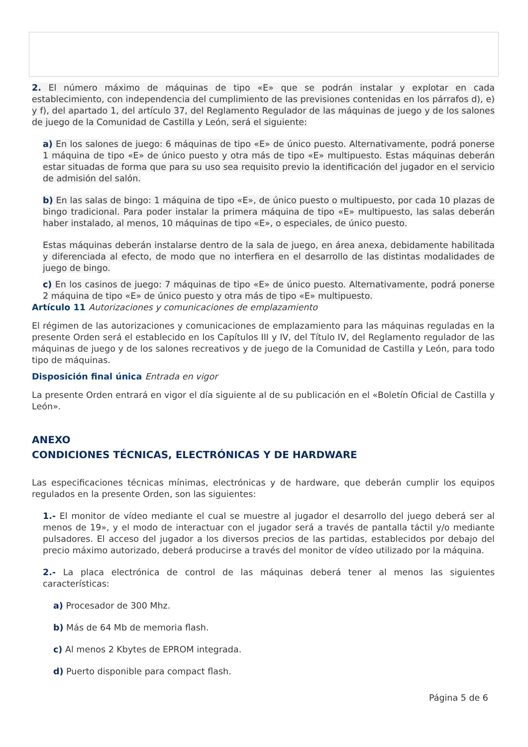2. El número máximo de máquinas de tipo «E» que se podrán instalar y explotar en cada establecimiento, con independencia del cumplimiento de las previsiones contenidas en los párrafos d), e) y f), del apartado 1, del artículo 37, del Reglamento Regulador de las máquinas de juego y de los salones de juego de la Comunidad de Castilla y León, será el siguiente:
a) En los salones de juego: 6 máquinas de tipo «E» de único puesto. Alternativamente, podrá ponerse 1 máquina de tipo «E» de único puesto y otra más de tipo «E» multipuesto. Estas máquinas deberán estar situadas de forma que para su uso sea requisito previo la identificación del jugador en el servicio de admisión del salón.
b) En las salas de bingo: 1 máquina de tipo «E», de único puesto o multipuesto, por cada 10 plazas de bingo tradicional. Para poder instalar la primera máquina de tipo «E» multipuesto, las salas deberán haber instalado, al menos, 10 máquinas de tipo «E», o especiales, de único puesto.
Estas máquinas deberán instalarse dentro de la sala de juego, en área anexa, debidamente habilitada y diferenciada al efecto, de modo que no interfiera en el desarrollo de las distintas modalidades de juego de bingo.
c) En los casinos de juego: 7 máquinas de tipo «E» de único puesto. Alternativamente, podrá ponerse 2 máquina de tipo «E» de único puesto y otra más de tipo «E» multipuesto.
Artículo 11 Autorizaciones y comunicaciones de emplazamiento
El régimen de las autorizaciones y comunicaciones de emplazamiento para las máquinas reguladas en la presente Orden será el establecido en los Capítulos III y IV, del Título IV, del Reglamento regulador de las máquinas de juego y de los salones recreativos y de juego de la Comunidad de Castilla y León, para todo tipo de máquinas.
Disposición final única Entrada en vigor
La presente Orden entrará en vigor el día siguiente al de su publicación en el «Boletín Oficial de Castilla y León».
ANEXO
CONDICIONES TÉCNICAS, ELECTRÓNICAS Y DE HARDWARE
Las especificaciones técnicas mínimas, electrónicas y de hardware, que deberán cumplir los equipos regulados en la presente Orden, son las siguientes:
1.- El monitor de vídeo mediante el cual se muestre al jugador el desarrollo del juego deberá ser al menos de 19», y el modo de interactuar con el jugador será a través de pantalla táctil y/o mediante pulsadores. El acceso del jugador a los diversos precios de las partidas, establecidos por debajo del precio máximo autorizado, deberá producirse a través del monitor de vídeo utilizado por la máquina.
2.- La placa electrónica de control de las máquinas deberá tener al menos las siguientes características:
a) Procesador de 300 Mhz.
b) Más de 64 Mb de memoria flash.
c) Al menos 2 Kbytes de EPROM integrada.
d) Puerto disponible para compact flash.
Página 5 de 6